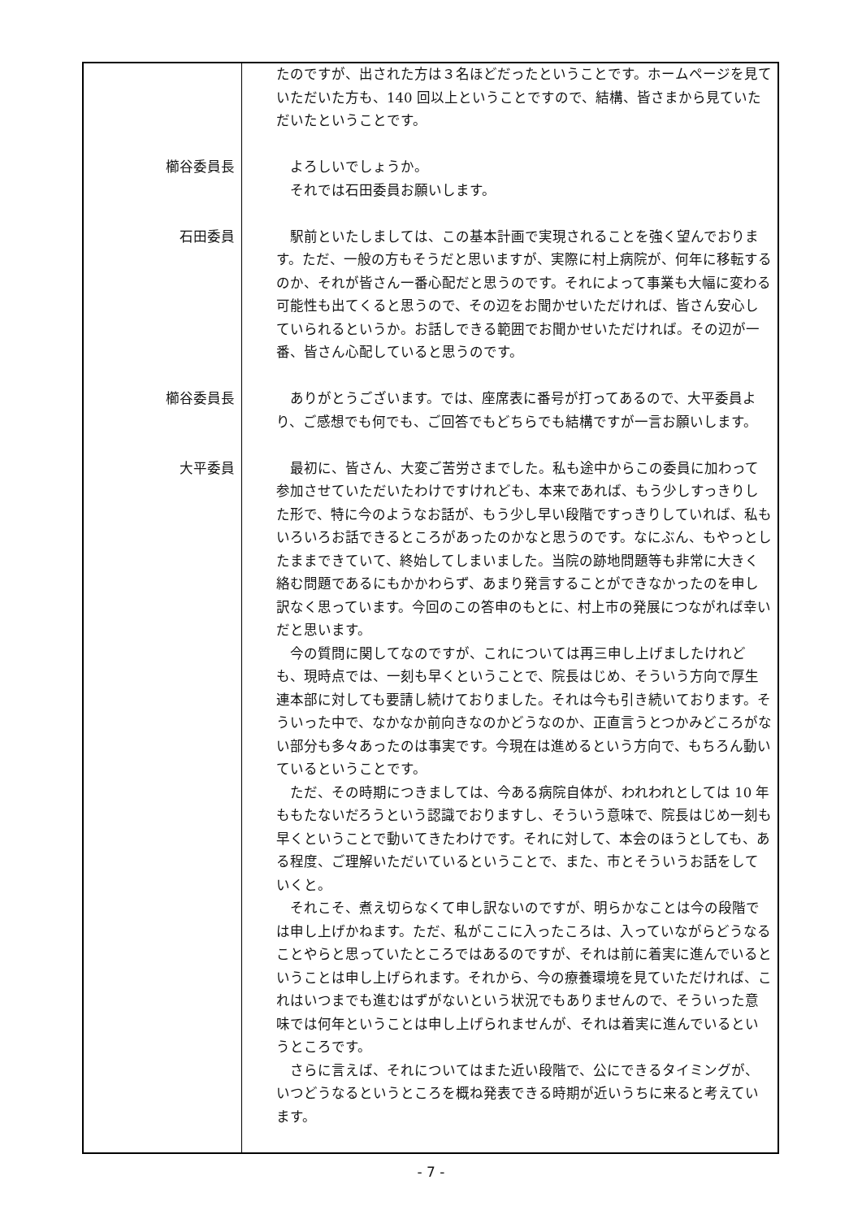| | たのですが、出された方は３名ほどだったということです。ホームページを見ていただいた方も、140 回以上ということですので、結構、皆さまから見ていただいたということです。 |
| 櫛谷委員長 | よろしいでしょうか。 それでは石田委員お願いします。 |
| 石田委員 | 駅前といたしましては、この基本計画で実現されることを強く望んでおります。ただ、一般の方もそうだと思いますが、実際に村上病院が、何年に移転するのか、それが皆さん一番心配だと思うのです。それによって事業も大幅に変わる可能性も出てくると思うので、その辺をお聞かせいただければ、皆さん安心していられるというか。お話しできる範囲でお聞かせいただければ。その辺が一番、皆さん心配していると思うのです。 |
| 櫛谷委員長 | ありがとうございます。では、座席表に番号が打ってあるので、大平委員より、ご感想でも何でも、ご回答でもどちらでも結構ですが一言お願いします。 |
| 大平委員 | 最初に、皆さん、大変ご苦労さまでした。私も途中からこの委員に加わって参加させていただいたわけですけれども、本来であれば、もう少しすっきりした形で、特に今のようなお話が、もう少し早い段階ですっきりしていれば、私もいろいろお話できるところがあったのかなと思うのです。なにぶん、もやっとしたままできていて、終始してしまいました。当院の跡地問題等も非常に大きく絡む問題であるにもかかわらず、あまり発言することができなかったのを申し訳なく思っています。今回のこの答申のもとに、村上市の発展につながれば幸いだと思います。 今の質問に関してなのですが、これについては再三申し上げましたけれども、現時点では、一刻も早くということで、院長はじめ、そういう方向で厚生連本部に対しても要請し続けておりました。それは今も引き続いております。そういった中で、なかなか前向きなのかどうなのか、正直言うとつかみどころがない部分も多々あったのは事実です。今現在は進めるという方向で、もちろん動いているということです。 ただ、その時期につきましては、今ある病院自体が、われわれとしては 10 年ももたないだろうという認識でおりますし、そういう意味で、院長はじめ一刻も早くということで動いてきたわけです。それに対して、本会のほうとしても、ある程度、ご理解いただいているということで、また、市とそういうお話をしていくと。 それこそ、煮え切らなくて申し訳ないのですが、明らかなことは今の段階では申し上げかねます。ただ、私がここに入ったころは、入っていながらどうなることやらと思っていたところではあるのですが、それは前に着実に進んでいるということは申し上げられます。それから、今の療養環境を見ていただければ、これはいつまでも進むはずがないという状況でもありませんので、そういった意味では何年ということは申し上げられませんが、それは着実に進んでいるというところです。 さらに言えば、それについてはまた近い段階で、公にできるタイミングが、いつどうなるというところを概ね発表できる時期が近いうちに来ると考えています。 |
- 7 -